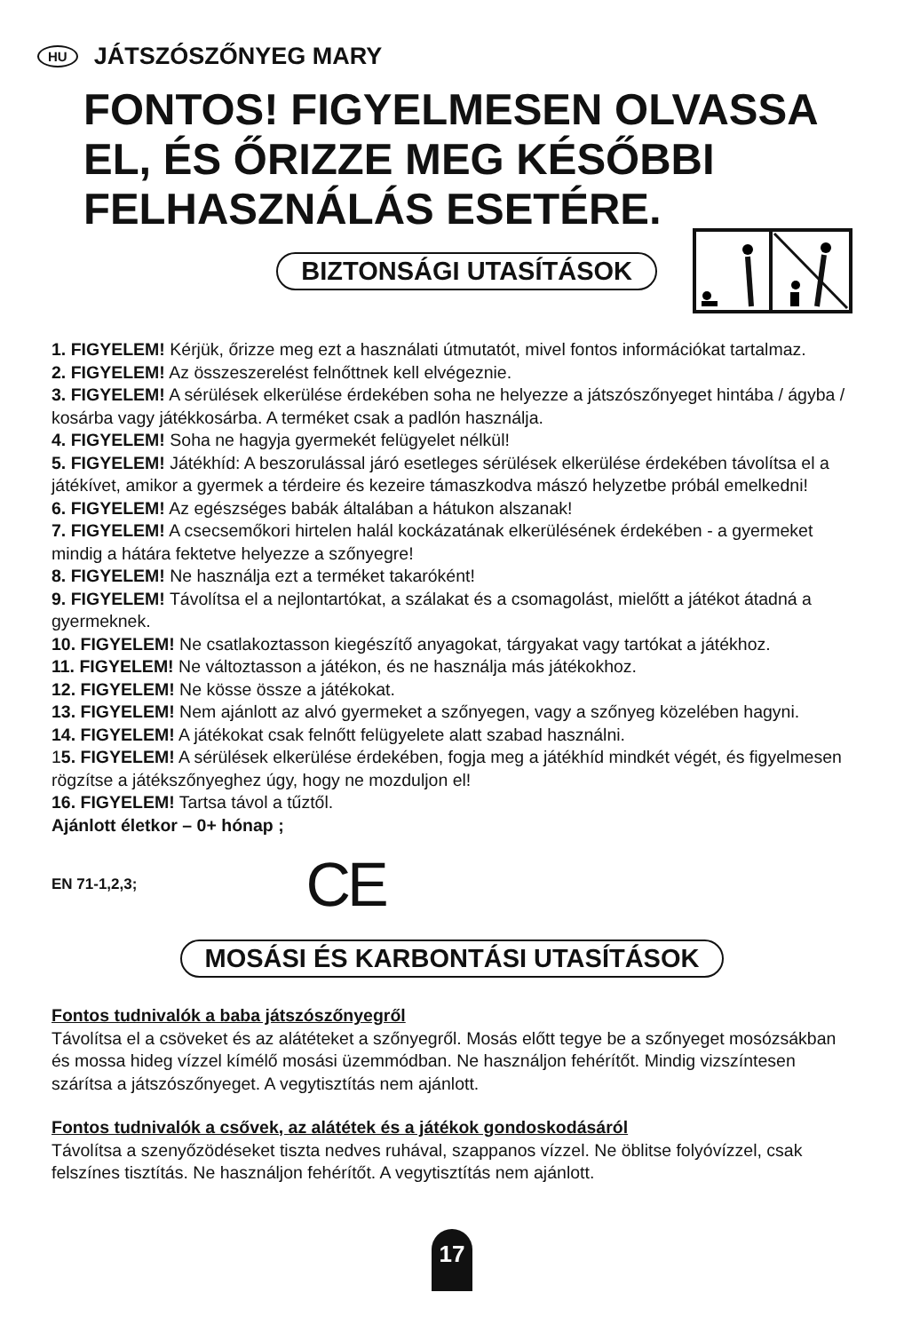HU JÁTSZÓSZŐNYEG MARY
FONTOS! FIGYELMESEN OLVASSA EL, ÉS ŐRIZZE MEG KÉSŐBBI FELHASZNÁLÁS ESETÉRE.
BIZTONSÁGI UTASÍTÁSOK
1. FIGYELEM! Kérjük, őrizze meg ezt a használati útmutatót, mivel fontos információkat tartalmaz.
2. FIGYELEM! Az összeszerelést felnőttnek kell elvégeznie.
3. FIGYELEM! A sérülések elkerülése érdekében soha ne helyezze a játszószőnyeget hintába / ágyba / kosárba vagy játékkosárba. A terméket csak a padlón használja.
4. FIGYELEM! Soha ne hagyja gyermekét felügyelet nélkül!
5. FIGYELEM! Játékhíd: A beszorulással járó esetleges sérülések elkerülése érdekében távolítsa el a játékívet, amikor a gyermek a térdeire és kezeire támaszkodva mászó helyzetbe próbál emelkedni!
6. FIGYELEM! Az egészséges babák általában a hátukon alszanak!
7. FIGYELEM! A csecsemőkori hirtelen halál kockázatának elkerülésének érdekében - a gyermeket mindig a hátára fektetve helyezze a szőnyegre!
8. FIGYELEM! Ne használja ezt a terméket takaróként!
9. FIGYELEM! Távolítsa el a nejlontartókat, a szálakat és a csomagolást, mielőtt a játékot átadná a gyermeknek.
10. FIGYELEM! Ne csatlakoztasson kiegészítő anyagokat, tárgyakat vagy tartókat a játékhoz.
11. FIGYELEM! Ne változtasson a játékon, és ne használja más játékokhoz.
12. FIGYELEM! Ne kösse össze a játékokat.
13. FIGYELEM! Nem ajánlott az alvó gyermeket a szőnyegen, vagy a szőnyeg közelében hagyni.
14. FIGYELEM! A játékokat csak felnőtt felügyelete alatt szabad használni.
15. FIGYELEM! A sérülések elkerülése érdekében, fogja meg a játékhíd mindkét végét, és figyelmesen rögzítse a játékszőnyeghez úgy, hogy ne mozduljon el!
16. FIGYELEM! Tartsa távol a tűztől.
Ajánlott életkor – 0+ hónap ;
EN 71-1,2,3; CE
MOSÁSI ÉS KARBONTÁSI UTASÍTÁSOK
Fontos tudnivalók a baba játszószőnyegről
Távolítsa el a csöveket és az alátéteket a szőnyegről. Mosás előtt tegye be a szőnyeget mosózsákban és mossa hideg vízzel kímélő mosási üzemmódban. Ne használjon fehérítőt. Mindig vizszíntesen szárítsa a játszószőnyeget. A vegytisztítás nem ajánlott.
Fontos tudnivalók a csővek, az alátétek és a játékok gondoskodásáról
Távolítsa a szenyőzödéseket tiszta nedves ruhával, szappanos vízzel. Ne öblitse folyóvízzel, csak felszínes tisztítás. Ne használjon fehérítőt. A vegytisztítás nem ajánlott.
17